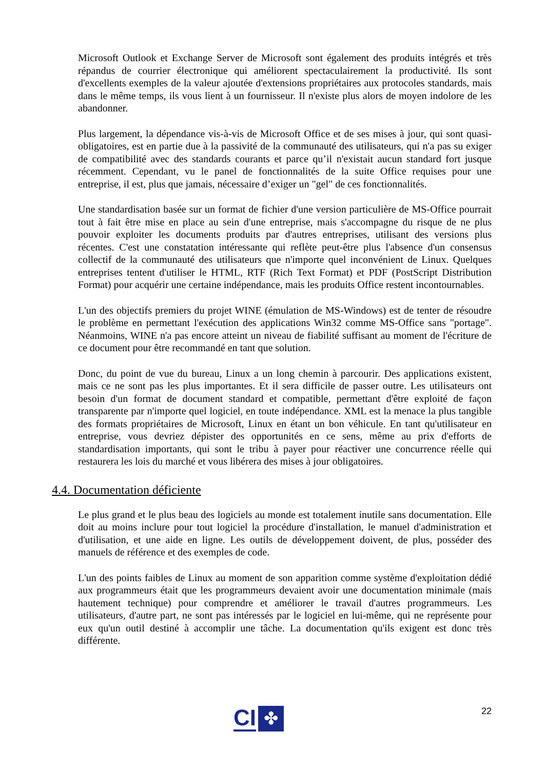Microsoft Outlook et Exchange Server de Microsoft sont également des produits intégrés et très répandus de courrier électronique qui améliorent spectaculairement la productivité. Ils sont d'excellents exemples de la valeur ajoutée d'extensions propriétaires aux protocoles standards, mais dans le même temps, ils vous lient à un fournisseur. Il n'existe plus alors de moyen indolore de les abandonner.
Plus largement, la dépendance vis-à-vis de Microsoft Office et de ses mises à jour, qui sont quasi-obligatoires, est en partie due à la passivité de la communauté des utilisateurs, qui n'a pas su exiger de compatibilité avec des standards courants et parce qu’il n'existait aucun standard fort jusque récemment. Cependant, vu le panel de fonctionnalités de la suite Office requises pour une entreprise, il est, plus que jamais, nécessaire d’exiger un "gel" de ces fonctionnalités.
Une standardisation basée sur un format de fichier d'une version particulière de MS-Office pourrait tout à fait être mise en place au sein d'une entreprise, mais s'accompagne du risque de ne plus pouvoir exploiter les documents produits par d'autres entreprises, utilisant des versions plus récentes. C'est une constatation intéressante qui reflète peut-être plus l'absence d'un consensus collectif de la communauté des utilisateurs que n'importe quel inconvénient de Linux. Quelques entreprises tentent d'utiliser le HTML, RTF (Rich Text Format) et PDF (PostScript Distribution Format) pour acquérir une certaine indépendance, mais les produits Office restent incontournables.
L'un des objectifs premiers du projet WINE (émulation de MS-Windows) est de tenter de résoudre le problème en permettant l'exécution des applications Win32 comme MS-Office sans "portage". Néanmoins, WINE n'a pas encore atteint un niveau de fiabilité suffisant au moment de l'écriture de ce document pour être recommandé en tant que solution.
Donc, du point de vue du bureau, Linux a un long chemin à parcourir. Des applications existent, mais ce ne sont pas les plus importantes. Et il sera difficile de passer outre. Les utilisateurs ont besoin d'un format de document standard et compatible, permettant d'être exploité de façon transparente par n'importe quel logiciel, en toute indépendance. XML est la menace la plus tangible des formats propriétaires de Microsoft, Linux en étant un bon véhicule. En tant qu'utilisateur en entreprise, vous devriez dépister des opportunités en ce sens, même au prix d'efforts de standardisation importants, qui sont le tribu à payer pour réactiver une concurrence réelle qui restaurera les lois du marché et vous libérera des mises à jour obligatoires.
4.4. Documentation déficiente
Le plus grand et le plus beau des logiciels au monde est totalement inutile sans documentation. Elle doit au moins inclure pour tout logiciel la procédure d'installation, le manuel d'administration et d'utilisation, et une aide en ligne. Les outils de développement doivent, de plus, posséder des manuels de référence et des exemples de code.
L'un des points faibles de Linux au moment de son apparition comme système d'exploitation dédié aux programmeurs était que les programmeurs devaient avoir une documentation minimale (mais hautement technique) pour comprendre et améliorer le travail d'autres programmeurs. Les utilisateurs, d'autre part, ne sont pas intéressés par le logiciel en lui-même, qui ne représente pour eux qu'un outil destiné à accomplir une tâche. La documentation qu'ils exigent est donc très différente.
CI
✤
22